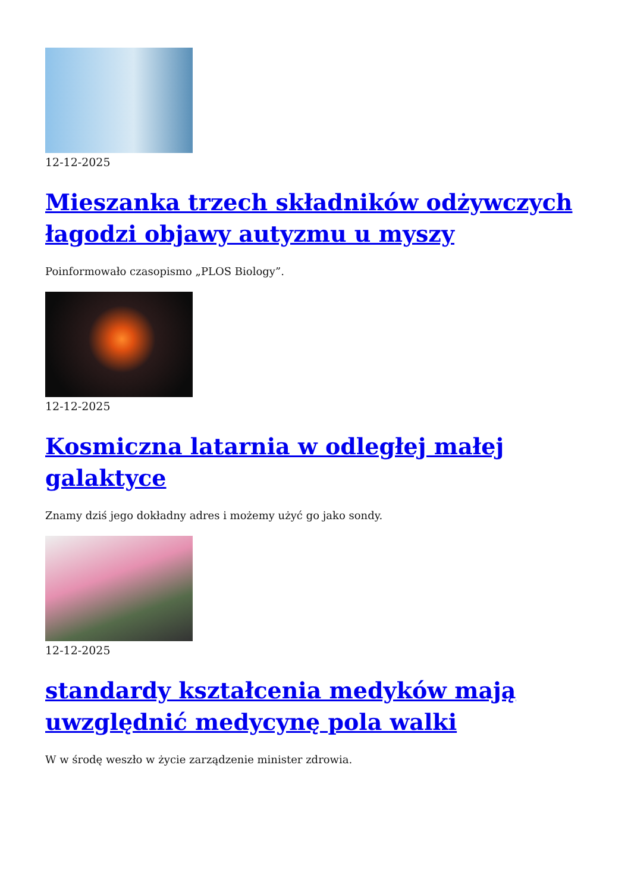12-12-2025
Mieszanka trzech składników odżywczych łagodzi objawy autyzmu u myszy
Poinformowało czasopismo „PLOS Biology”.
12-12-2025
Kosmiczna latarnia w odległej małej galaktyce
Znamy dziś jego dokładny adres i możemy użyć go jako sondy.
12-12-2025
standardy kształcenia medyków mają uwzględnić medycynę pola walki
W w środę weszło w życie zarządzenie minister zdrowia.